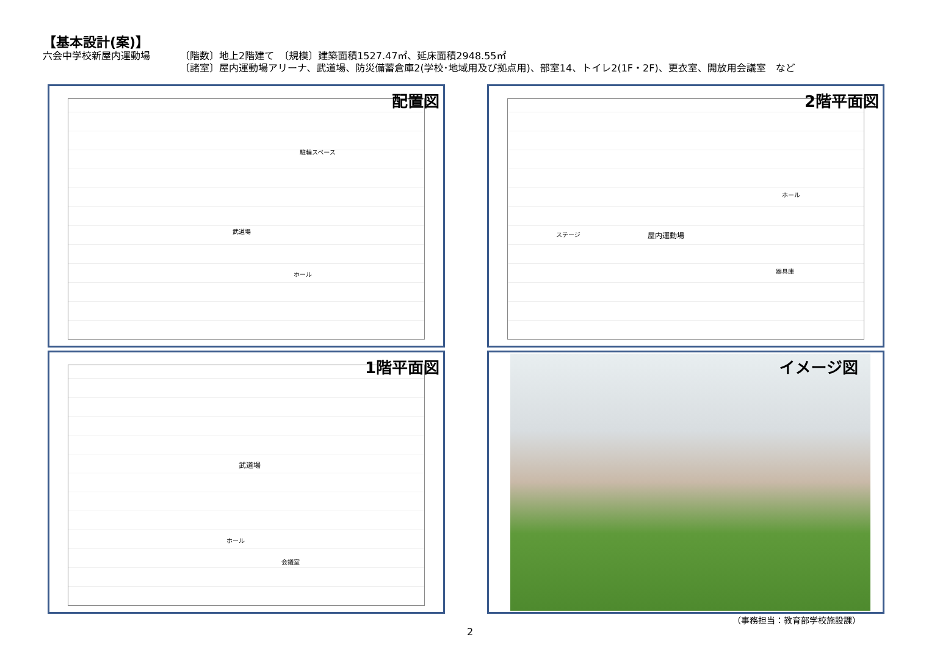【基本設計(案)】
六会中学校新屋内運動場 〔階数〕地上2階建て　〔規模〕建築面積1527.47㎡、延床面積2948.55㎡
〔諸室〕屋内運動場アリーナ、武道場、防災備蓄倉庫2(学校･地域用及び拠点用)、部室14、トイレ2(1F・2F)、更衣室、開放用会議室　など
配置図
駐輪スペース
武道場
ホール
2階平面図
屋内運動場
ステージ
ホール
器具庫
1階平面図
武道場
ホール
会議室
イメージ図
（事務担当：教育部学校施設課）
2